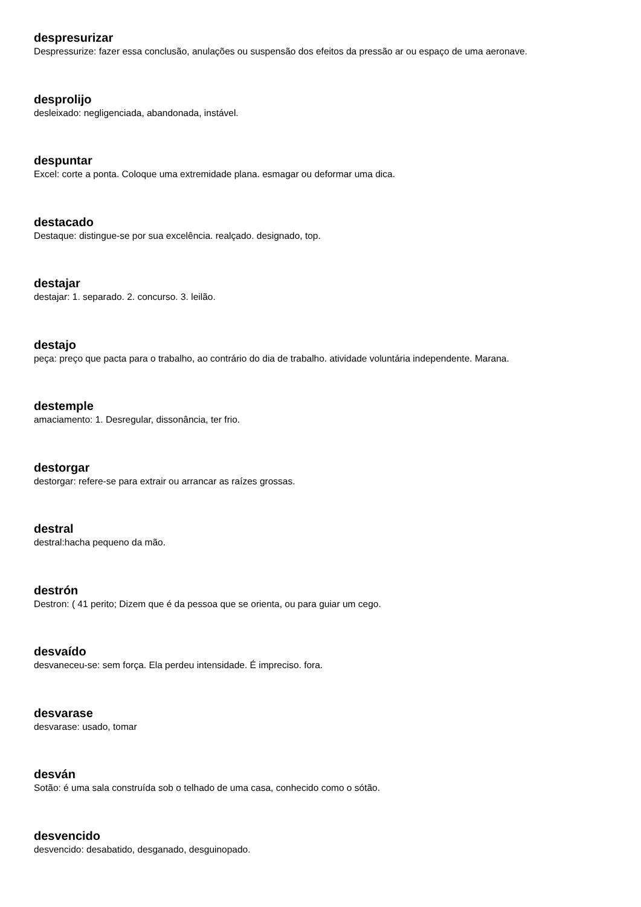despresurizar
Despressurize: fazer essa conclusão, anulações ou suspensão dos efeitos da pressão ar ou espaço de uma aeronave.
desprolijo
desleixado: negligenciada, abandonada, instável.
despuntar
Excel: corte a ponta. Coloque uma extremidade plana. esmagar ou deformar uma dica.
destacado
Destaque: distingue-se por sua excelência. realçado. designado, top.
destajar
destajar: 1. separado. 2. concurso. 3. leilão.
destajo
peça: preço que pacta para o trabalho, ao contrário do dia de trabalho. atividade voluntária independente. Marana.
destemple
amaciamento: 1. Desregular, dissonância, ter frio.
destorgar
destorgar: refere-se para extrair ou arrancar as raízes grossas.
destral
destral:hacha pequeno da mão.
destrón
Destron: ( 41 perito; Dizem que é da pessoa que se orienta, ou para guiar um cego.
desvaído
desvaneceu-se: sem força. Ela perdeu intensidade. É impreciso. fora.
desvarase
desvarase: usado, tomar
desván
Sotão: é uma sala construída sob o telhado de uma casa, conhecido como o sótão.
desvencido
desvencido: desabatido, desganado, desguinopado.